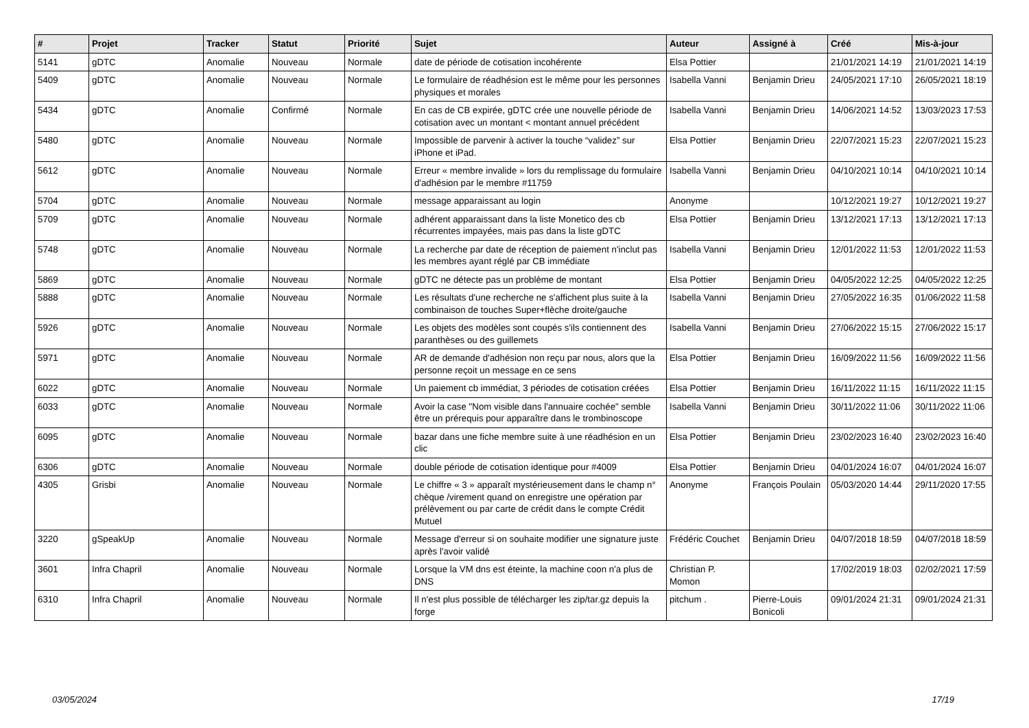| # | Projet | Tracker | Statut | Priorité | Sujet | Auteur | Assigné à | Créé | Mis-à-jour |
| --- | --- | --- | --- | --- | --- | --- | --- | --- | --- |
| 5141 | gDTC | Anomalie | Nouveau | Normale | date de période de cotisation incohérente | Elsa Pottier | | 21/01/2021 14:19 | 21/01/2021 14:19 |
| 5409 | gDTC | Anomalie | Nouveau | Normale | Le formulaire de réadhésion est le même pour les personnes physiques et morales | Isabella Vanni | Benjamin Drieu | 24/05/2021 17:10 | 26/05/2021 18:19 |
| 5434 | gDTC | Anomalie | Confirmé | Normale | En cas de CB expirée, gDTC crée une nouvelle période de cotisation avec un montant < montant annuel précédent | Isabella Vanni | Benjamin Drieu | 14/06/2021 14:52 | 13/03/2023 17:53 |
| 5480 | gDTC | Anomalie | Nouveau | Normale | Impossible de parvenir à activer la touche “validez” sur iPhone et iPad. | Elsa Pottier | Benjamin Drieu | 22/07/2021 15:23 | 22/07/2021 15:23 |
| 5612 | gDTC | Anomalie | Nouveau | Normale | Erreur « membre invalide » lors du remplissage du formulaire d'adhésion par le membre #11759 | Isabella Vanni | Benjamin Drieu | 04/10/2021 10:14 | 04/10/2021 10:14 |
| 5704 | gDTC | Anomalie | Nouveau | Normale | message apparaissant au login | Anonyme | | 10/12/2021 19:27 | 10/12/2021 19:27 |
| 5709 | gDTC | Anomalie | Nouveau | Normale | adhérent apparaissant dans la liste Monetico des cb récurrentes impayées, mais pas dans la liste gDTC | Elsa Pottier | Benjamin Drieu | 13/12/2021 17:13 | 13/12/2021 17:13 |
| 5748 | gDTC | Anomalie | Nouveau | Normale | La recherche par date de réception de paiement n'inclut pas les membres ayant réglé par CB immédiate | Isabella Vanni | Benjamin Drieu | 12/01/2022 11:53 | 12/01/2022 11:53 |
| 5869 | gDTC | Anomalie | Nouveau | Normale | gDTC ne détecte pas un problème de montant | Elsa Pottier | Benjamin Drieu | 04/05/2022 12:25 | 04/05/2022 12:25 |
| 5888 | gDTC | Anomalie | Nouveau | Normale | Les résultats d'une recherche ne s'affichent plus suite à la combinaison de touches Super+flèche droite/gauche | Isabella Vanni | Benjamin Drieu | 27/05/2022 16:35 | 01/06/2022 11:58 |
| 5926 | gDTC | Anomalie | Nouveau | Normale | Les objets des modèles sont coupés s'ils contiennent des paranthèses ou des guillemets | Isabella Vanni | Benjamin Drieu | 27/06/2022 15:15 | 27/06/2022 15:17 |
| 5971 | gDTC | Anomalie | Nouveau | Normale | AR de demande d'adhésion non reçu par nous, alors que la personne reçoit un message en ce sens | Elsa Pottier | Benjamin Drieu | 16/09/2022 11:56 | 16/09/2022 11:56 |
| 6022 | gDTC | Anomalie | Nouveau | Normale | Un paiement cb immédiat, 3 périodes de cotisation créées | Elsa Pottier | Benjamin Drieu | 16/11/2022 11:15 | 16/11/2022 11:15 |
| 6033 | gDTC | Anomalie | Nouveau | Normale | Avoir la case "Nom visible dans l'annuaire cochée" semble être un prérequis pour apparaître dans le trombinoscope | Isabella Vanni | Benjamin Drieu | 30/11/2022 11:06 | 30/11/2022 11:06 |
| 6095 | gDTC | Anomalie | Nouveau | Normale | bazar dans une fiche membre suite à une réadhésion en un clic | Elsa Pottier | Benjamin Drieu | 23/02/2023 16:40 | 23/02/2023 16:40 |
| 6306 | gDTC | Anomalie | Nouveau | Normale | double période de cotisation identique pour #4009 | Elsa Pottier | Benjamin Drieu | 04/01/2024 16:07 | 04/01/2024 16:07 |
| 4305 | Grisbi | Anomalie | Nouveau | Normale | Le chiffre « 3 » apparaît mystérieusement dans le champ n° chèque /virement quand on enregistre une opération par prélèvement ou par carte de crédit dans le compte Crédit Mutuel | Anonyme | François Poulain | 05/03/2020 14:44 | 29/11/2020 17:55 |
| 3220 | gSpeakUp | Anomalie | Nouveau | Normale | Message d'erreur si on souhaite modifier une signature juste après l'avoir validé | Frédéric Couchet | Benjamin Drieu | 04/07/2018 18:59 | 04/07/2018 18:59 |
| 3601 | Infra Chapril | Anomalie | Nouveau | Normale | Lorsque la VM dns est éteinte, la machine coon n'a plus de DNS | Christian P. Momon | | 17/02/2019 18:03 | 02/02/2021 17:59 |
| 6310 | Infra Chapril | Anomalie | Nouveau | Normale | Il n'est plus possible de télécharger les zip/tar.gz depuis la forge | pitchum . | Pierre-Louis Bonicoli | 09/01/2024 21:31 | 09/01/2024 21:31 |
03/05/2024 17/19